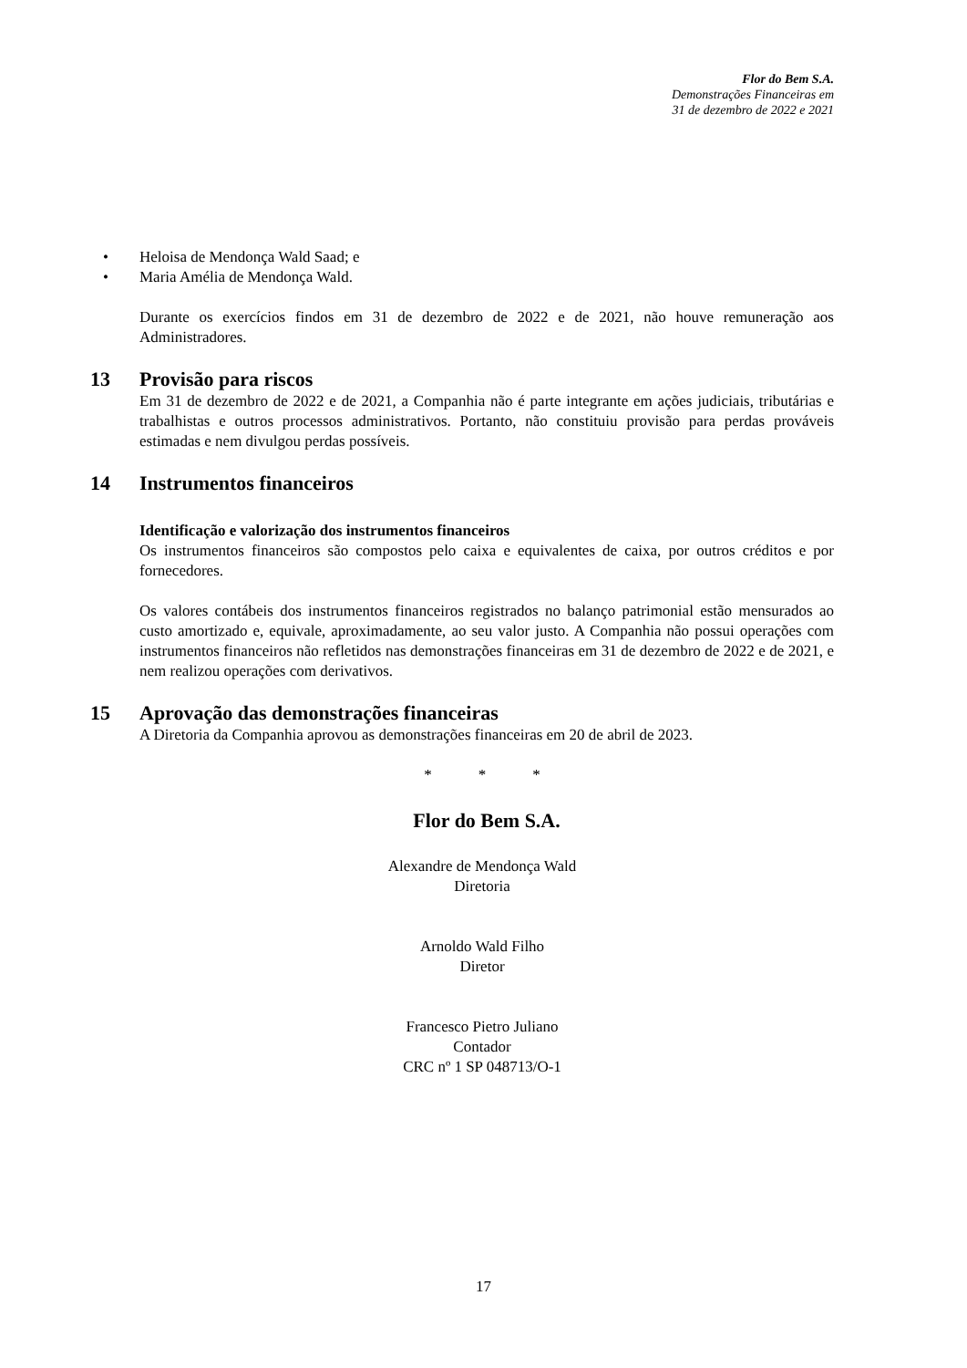Flor do Bem S.A.
Demonstrações Financeiras em
31 de dezembro de 2022 e 2021
•Heloisa de Mendonça Wald Saad; e
•Maria Amélia de Mendonça Wald.
Durante os exercícios findos em 31 de dezembro de 2022 e de 2021, não houve remuneração aos Administradores.
13 Provisão para riscos
Em 31 de dezembro de 2022 e de 2021, a Companhia não é parte integrante em ações judiciais, tributárias e trabalhistas e outros processos administrativos. Portanto, não constituiu provisão para perdas prováveis estimadas e nem divulgou perdas possíveis.
14 Instrumentos financeiros
Identificação e valorização dos instrumentos financeiros
Os instrumentos financeiros são compostos pelo caixa e equivalentes de caixa, por outros créditos e por fornecedores.
Os valores contábeis dos instrumentos financeiros registrados no balanço patrimonial estão mensurados ao custo amortizado e, equivale, aproximadamente, ao seu valor justo. A Companhia não possui operações com instrumentos financeiros não refletidos nas demonstrações financeiras em 31 de dezembro de 2022 e de 2021, e nem realizou operações com derivativos.
15 Aprovação das demonstrações financeiras
A Diretoria da Companhia aprovou as demonstrações financeiras em 20 de abril de 2023.
* * *
Flor do Bem S.A.
Alexandre de Mendonça Wald
Diretoria
Arnoldo Wald Filho
Diretor
Francesco Pietro Juliano
Contador
CRC nº 1 SP 048713/O-1
17